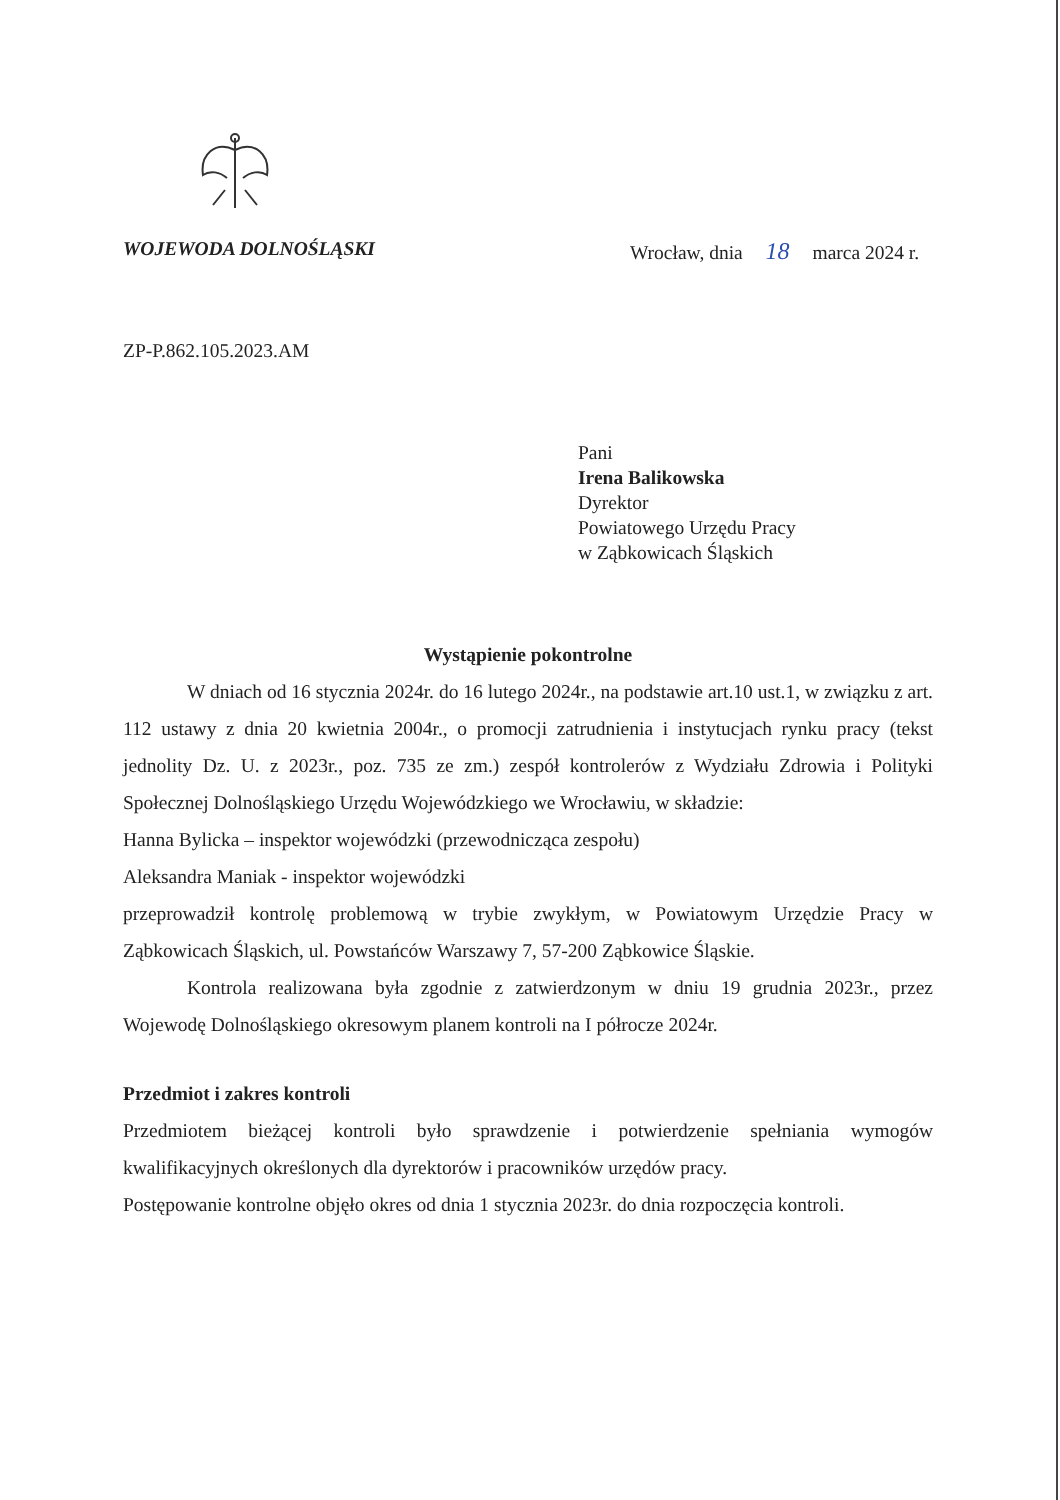WOJEWODA DOLNOŚLĄSKI Wrocław, dnia 18 marca 2024 r.
ZP-P.862.105.2023.AM
Pani
Irena Balikowska
Dyrektor
Powiatowego Urzędu Pracy
w Ząbkowicach Śląskich
Wystąpienie pokontrolne
W dniach od 16 stycznia 2024r. do 16 lutego 2024r., na podstawie art.10 ust.1, w związku z art. 112 ustawy z dnia 20 kwietnia 2004r., o promocji zatrudnienia i instytucjach rynku pracy (tekst jednolity Dz. U. z 2023r., poz. 735 ze zm.) zespół kontrolerów z Wydziału Zdrowia i Polityki Społecznej Dolnośląskiego Urzędu Wojewódzkiego we Wrocławiu, w składzie:
Hanna Bylicka – inspektor wojewódzki (przewodnicząca zespołu)
Aleksandra Maniak - inspektor wojewódzki
przeprowadził kontrolę problemową w trybie zwykłym, w Powiatowym Urzędzie Pracy w Ząbkowicach Śląskich, ul. Powstańców Warszawy 7, 57-200 Ząbkowice Śląskie.
Kontrola realizowana była zgodnie z zatwierdzonym w dniu 19 grudnia 2023r., przez Wojewodę Dolnośląskiego okresowym planem kontroli na I półrocze 2024r.
Przedmiot i zakres kontroli
Przedmiotem bieżącej kontroli było sprawdzenie i potwierdzenie spełniania wymogów kwalifikacyjnych określonych dla dyrektorów i pracowników urzędów pracy.
Postępowanie kontrolne objęło okres od dnia 1 stycznia 2023r. do dnia rozpoczęcia kontroli.